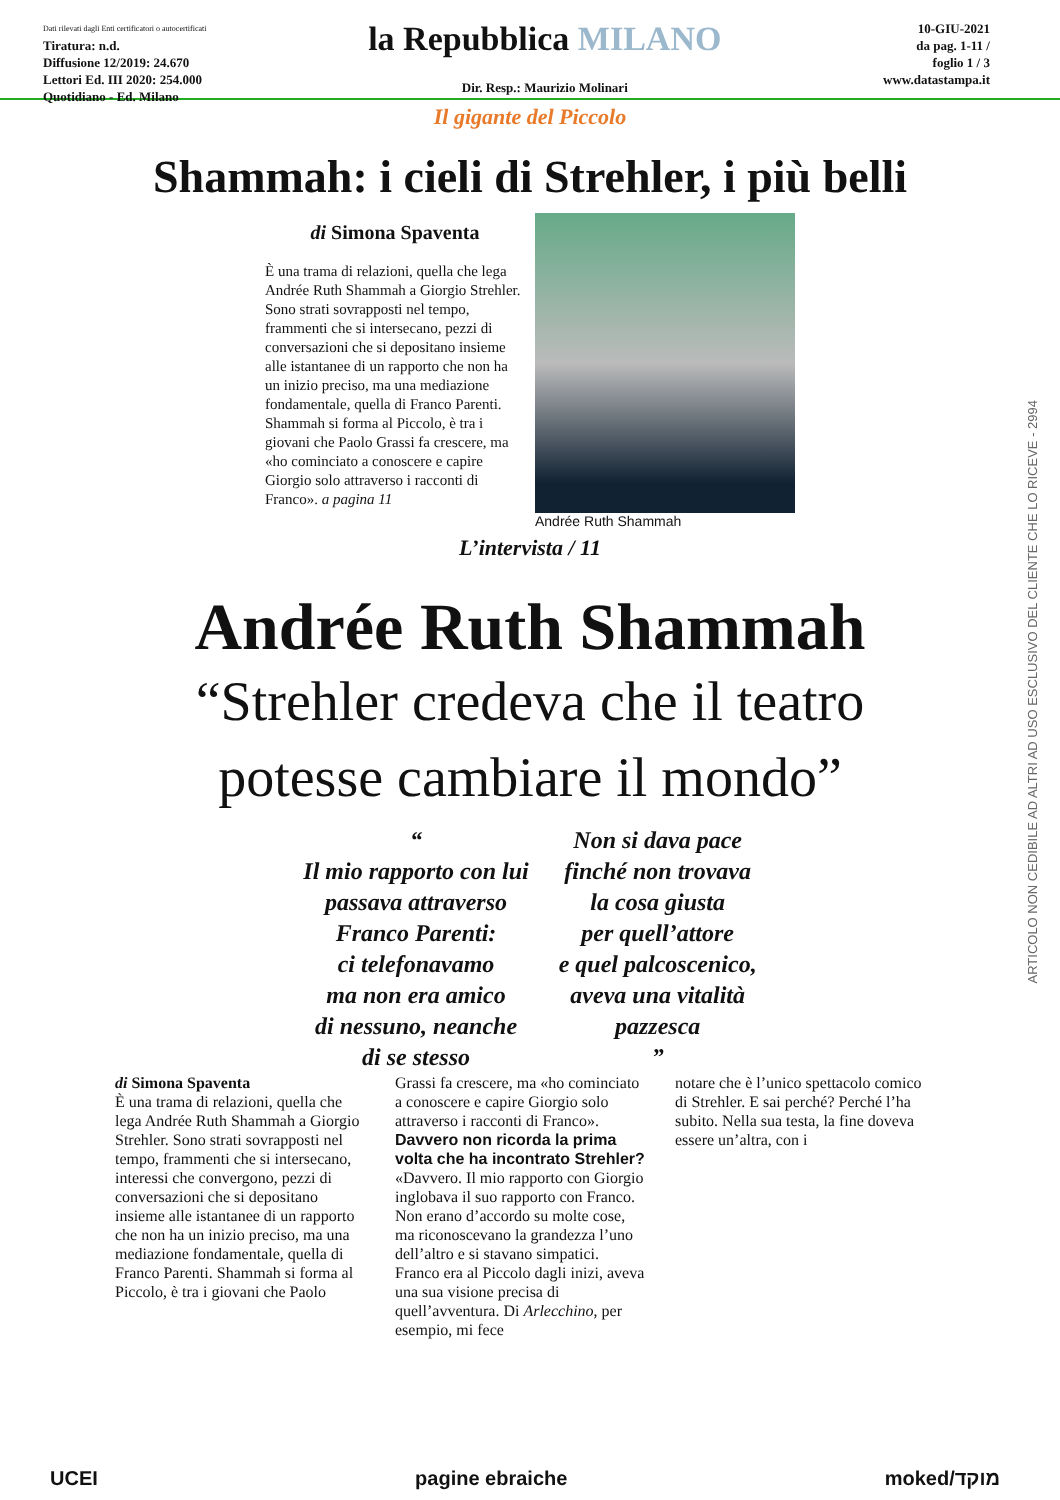Dati rilevati dagli Enti certificatori o autocertificati
Tiratura: n.d.
Diffusione 12/2019: 24.670
Lettori Ed. III 2020: 254.000
Quotidiano - Ed. Milano
la Repubblica MILANO
Dir. Resp.: Maurizio Molinari
10-GIU-2021
da pag. 1-11 /
foglio 1 / 3
www.datastampa.it
Il gigante del Piccolo
Shammah: i cieli di Strehler, i più belli
di Simona Spaventa
È una trama di relazioni, quella che lega Andrée Ruth Shammah a Giorgio Strehler. Sono strati sovrapposti nel tempo, frammenti che si intersecano, pezzi di conversazioni che si depositano insieme alle istantanee di un rapporto che non ha un inizio preciso, ma una mediazione fondamentale, quella di Franco Parenti. Shammah si forma al Piccolo, è tra i giovani che Paolo Grassi fa crescere, ma «ho cominciato a conoscere e capire Giorgio solo attraverso i racconti di Franco». a pagina 11
Andrée Ruth Shammah
L’intervista / 11
Andrée Ruth Shammah
“Strehler credeva che il teatro
potesse cambiare il mondo”
“
Il mio rapporto con lui
passava attraverso
Franco Parenti:
ci telefonavamo
ma non era amico
di nessuno, neanche
di se stesso
Non si dava pace
finché non trovava
la cosa giusta
per quell’attore
e quel palcoscenico,
aveva una vitalità
pazzesca
”
di Simona Spaventa
È una trama di relazioni, quella che lega Andrée Ruth Shammah a Giorgio Strehler. Sono strati sovrapposti nel tempo, frammenti che si intersecano, interessi che convergono, pezzi di conversazioni che si depositano insieme alle istantanee di un rapporto che non ha un inizio preciso, ma una mediazione fondamentale, quella di Franco Parenti. Shammah si forma al Piccolo, è tra i giovani che Paolo
Grassi fa crescere, ma «ho cominciato a conoscere e capire Giorgio solo attraverso i racconti di Franco».
Davvero non ricorda la prima volta che ha incontrato Strehler?
«Davvero. Il mio rapporto con Giorgio inglobava il suo rapporto con Franco. Non erano d’accordo su molte cose, ma riconoscevano la grandezza l’uno dell’altro e si stavano simpatici. Franco era al Piccolo dagli inizi, aveva una sua visione precisa di quell’avventura. Di Arlecchino, per esempio, mi fece
notare che è l’unico spettacolo comico di Strehler. E sai perché? Perché l’ha subito. Nella sua testa, la fine doveva essere un’altra, con i
ARTICOLO NON CEDIBILE AD ALTRI AD USO ESCLUSIVO DEL CLIENTE CHE LO RICEVE - 2994
UCEI pagine ebraiche moked/מוקד